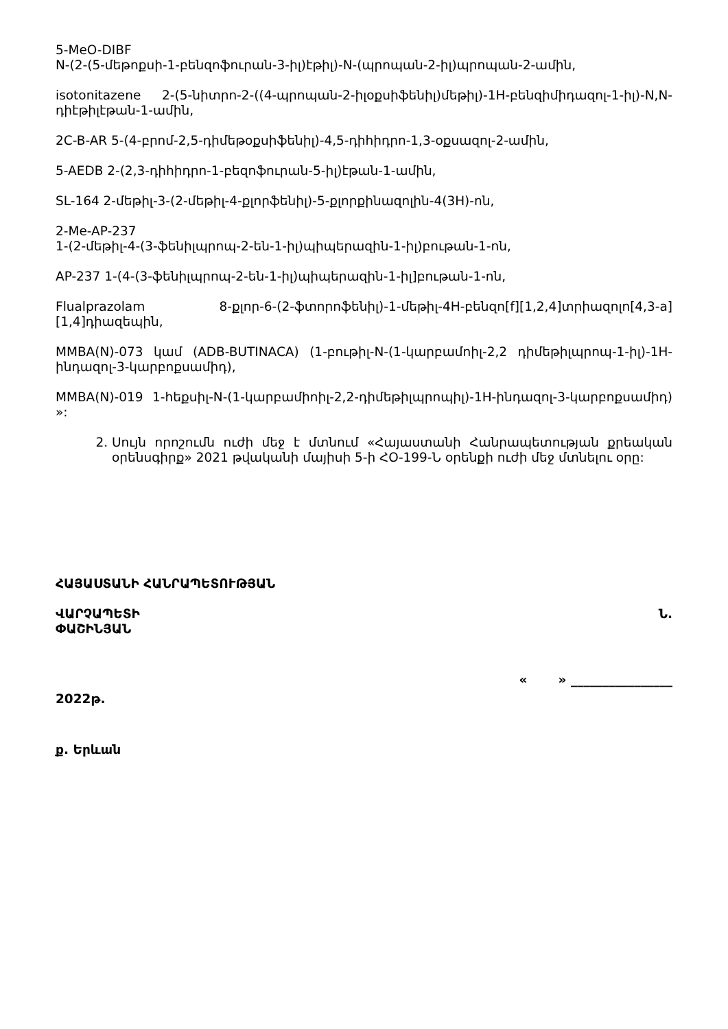5-MeO-DIBF
N-(2-(5-մեթոքսի-1-բենզոֆուրան-3-իլ)էթիլ)-N-(պրոպան-2-իլ)պրոպան-2-ամին,
isotonitazene 2-(5-նիտրո-2-((4-պրոպան-2-իլօքսիֆենիլ)մեթիլ)-1H-բենզիմիդազոլ-1-իլ)-N,N-դիէթիլէթան-1-ամին,
2C-B-AR 5-(4-բրոմ-2,5-դիմեթօքսիֆենիլ)-4,5-դիհիդրո-1,3-օքսազոլ-2-ամին,
5-AEDB 2-(2,3-դիհիդրո-1-բեզոֆուրան-5-իլ)էթան-1-ամին,
SL-164 2-մեթիլ-3-(2-մեթիլ-4-քլորֆենիլ)-5-քլորքինազոլին-4(3H)-ոն,
2-Me-AP-237
1-(2-մեթիլ-4-(3-ֆենիլպրոպ-2-են-1-իլ)պիպերազին-1-իլ)բութան-1-ոն,
AP-237 1-(4-(3-ֆենիլպրոպ-2-են-1-իլ)պիպերազին-1-իլ]բութան-1-ոն,
Flualprazolam 8-քլոր-6-(2-ֆտորոֆենիլ)-1-մեթիլ-4H-բենզո[f][1,2,4]տրիազոլո[4,3-a][1,4]դիազեպին,
MMBA(N)-073 կամ (ADB-BUTINACA) (1-բութիլ-N-(1-կարբամոիլ-2,2 դիմեթիլպրոպ-1-իլ)-1H-ինդազոլ-3-կարբոքսամիդ),
MMBA(N)-019 1-հեքսիլ-N-(1-կարբամիոիլ-2,2-դիմեթիլպրոպիլ)-1H-ինդազոլ-3-կարբոքսամիդ) »:
2. Սույն որոշումն ուժի մեջ է մտնում «Հայաստանի Հանրապետության քրեական օրենսգիրք» 2021 թվականի մայիսի 5-ի ՀՕ-199-Ն օրենքի ուժի մեջ մտնելու օրը:
ՀԱՅԱՍՏԱՆԻ ՀԱՆՐԱՊԵՏՈՒԹՅԱՆ
ՎԱՐՉԱՊԵՏԻ Ն.
ՓԱՇԻՆՅԱՆ
« » ________________
2022թ.
ք. Երևան